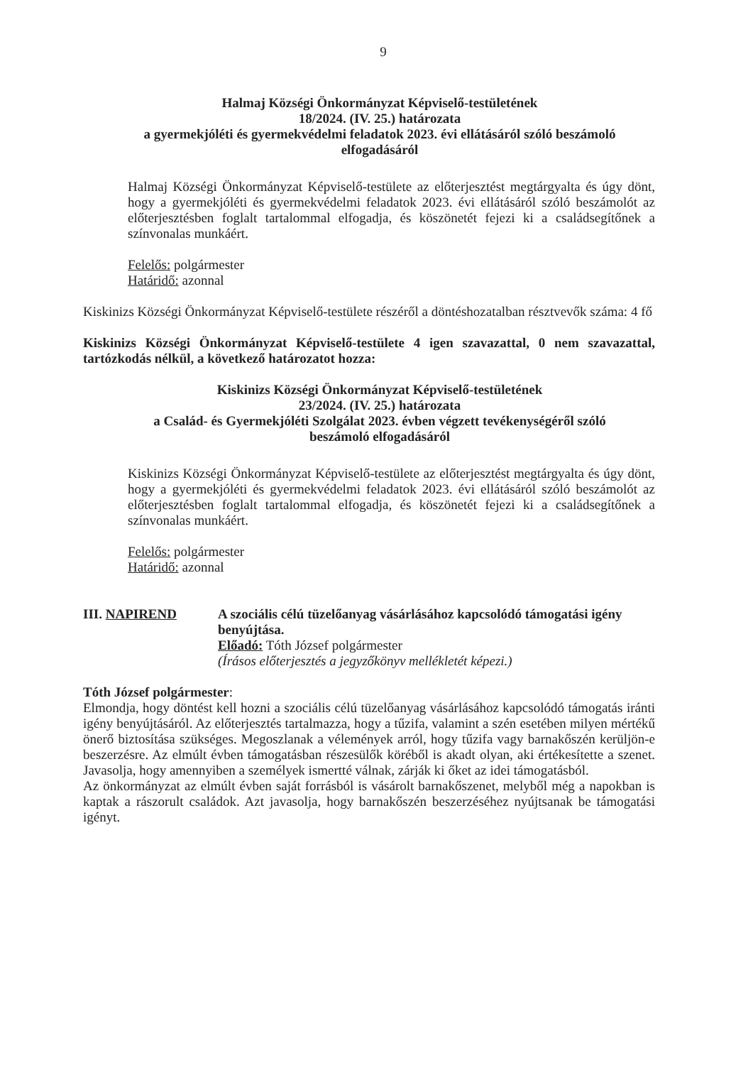9
Halmaj Községi Önkormányzat Képviselő-testületének
18/2024. (IV. 25.) határozata
a gyermekjóléti és gyermekvédelmi feladatok 2023. évi ellátásáról szóló beszámoló
elfogadásáról
Halmaj Községi Önkormányzat Képviselő-testülete az előterjesztést megtárgyalta és úgy dönt, hogy a gyermekjóléti és gyermekvédelmi feladatok 2023. évi ellátásáról szóló beszámolót az előterjesztésben foglalt tartalommal elfogadja, és köszönetét fejezi ki a családsegítőnek a színvonalas munkáért.
Felelős: polgármester
Határidő: azonnal
Kiskinizs Községi Önkormányzat Képviselő-testülete részéről a döntéshozatalban résztvevők száma: 4 fő
Kiskinizs Községi Önkormányzat Képviselő-testülete 4 igen szavazattal, 0 nem szavazattal, tartózkodás nélkül, a következő határozatot hozza:
Kiskinizs Községi Önkormányzat Képviselő-testületének
23/2024. (IV. 25.) határozata
a Család- és Gyermekjóléti Szolgálat 2023. évben végzett tevékenységéről szóló
beszámoló elfogadásáról
Kiskinizs Községi Önkormányzat Képviselő-testülete az előterjesztést megtárgyalta és úgy dönt, hogy a gyermekjóléti és gyermekvédelmi feladatok 2023. évi ellátásáról szóló beszámolót az előterjesztésben foglalt tartalommal elfogadja, és köszönetét fejezi ki a családsegítőnek a színvonalas munkáért.
Felelős: polgármester
Határidő: azonnal
III. NAPIREND A szociális célú tüzelőanyag vásárlásához kapcsolódó támogatási igény benyújtása.
Előadó: Tóth József polgármester
(Írásos előterjesztés a jegyzőkönyv mellékletét képezi.)
Tóth József polgármester:
Elmondja, hogy döntést kell hozni a szociális célú tüzelőanyag vásárlásához kapcsolódó támogatás iránti igény benyújtásáról. Az előterjesztés tartalmazza, hogy a tűzifa, valamint a szén esetében milyen mértékű önerő biztosítása szükséges. Megoszlanak a vélemények arról, hogy tűzifa vagy barnakőszén kerüljön-e beszerzésre. Az elmúlt évben támogatásban részesülők köréből is akadt olyan, aki értékesítette a szenet. Javasolja, hogy amennyiben a személyek ismertté válnak, zárják ki őket az idei támogatásból.
Az önkormányzat az elmúlt évben saját forrásból is vásárolt barnakőszenet, melyből még a napokban is kaptak a rászorult családok. Azt javasolja, hogy barnakőszén beszerzéséhez nyújtsanak be támogatási igényt.